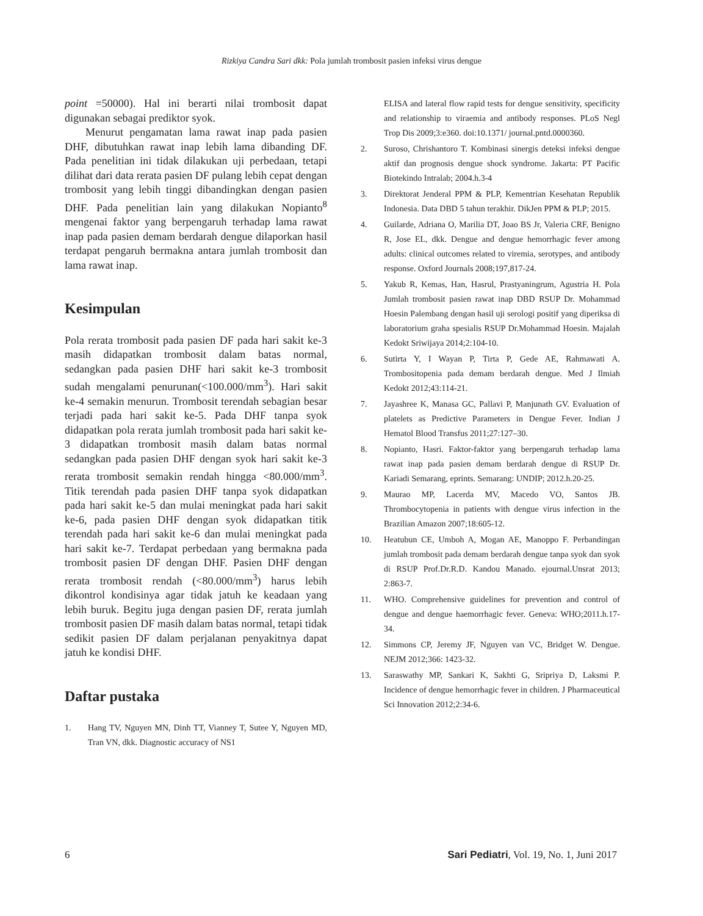Rizkiya Candra Sari dkk: Pola jumlah trombosit pasien infeksi virus dengue
point =50000). Hal ini berarti nilai trombosit dapat digunakan sebagai prediktor syok.
Menurut pengamatan lama rawat inap pada pasien DHF, dibutuhkan rawat inap lebih lama dibanding DF. Pada penelitian ini tidak dilakukan uji perbedaan, tetapi dilihat dari data rerata pasien DF pulang lebih cepat dengan trombosit yang lebih tinggi dibandingkan dengan pasien DHF. Pada penelitian lain yang dilakukan Nopianto<sup>8</sup> mengenai faktor yang berpengaruh terhadap lama rawat inap pada pasien demam berdarah dengue dilaporkan hasil terdapat pengaruh bermakna antara jumlah trombosit dan lama rawat inap.
Kesimpulan
Pola rerata trombosit pada pasien DF pada hari sakit ke-3 masih didapatkan trombosit dalam batas normal, sedangkan pada pasien DHF hari sakit ke-3 trombosit sudah mengalami penurunan(<100.000/mm<sup>3</sup>). Hari sakit ke-4 semakin menurun. Trombosit terendah sebagian besar terjadi pada hari sakit ke-5. Pada DHF tanpa syok didapatkan pola rerata jumlah trombosit pada hari sakit ke-3 didapatkan trombosit masih dalam batas normal sedangkan pada pasien DHF dengan syok hari sakit ke-3 rerata trombosit semakin rendah hingga <80.000/mm<sup>3</sup>. Titik terendah pada pasien DHF tanpa syok didapatkan pada hari sakit ke-5 dan mulai meningkat pada hari sakit ke-6, pada pasien DHF dengan syok didapatkan titik terendah pada hari sakit ke-6 dan mulai meningkat pada hari sakit ke-7. Terdapat perbedaan yang bermakna pada trombosit pasien DF dengan DHF. Pasien DHF dengan rerata trombosit rendah (<80.000/mm<sup>3</sup>) harus lebih dikontrol kondisinya agar tidak jatuh ke keadaan yang lebih buruk. Begitu juga dengan pasien DF, rerata jumlah trombosit pasien DF masih dalam batas normal, tetapi tidak sedikit pasien DF dalam perjalanan penyakitnya dapat jatuh ke kondisi DHF.
Daftar pustaka
1. Hang TV, Nguyen MN, Dinh TT, Vianney T, Sutee Y, Nguyen MD, Tran VN, dkk. Diagnostic accuracy of NS1
ELISA and lateral flow rapid tests for dengue sensitivity, specificity and relationship to viraemia and antibody responses. PLoS Negl Trop Dis 2009;3:e360. doi:10.1371/ journal.pntd.0000360.
2. Suroso, Chrishantoro T. Kombinasi sinergis deteksi infeksi dengue aktif dan prognosis dengue shock syndrome. Jakarta: PT Pacific Biotekindo Intralab; 2004.h.3-4
3. Direktorat Jenderal PPM & PLP, Kementrian Kesehatan Republik Indonesia. Data DBD 5 tahun terakhir. DikJen PPM & PLP; 2015.
4. Guilarde, Adriana O, Marilia DT, Joao BS Jr, Valeria CRF, Benigno R, Jose EL, dkk. Dengue and dengue hemorrhagic fever among adults: clinical outcomes related to viremia, serotypes, and antibody response. Oxford Journals 2008;197,817-24.
5. Yakub R, Kemas, Han, Hasrul, Prastyaningrum, Agustria H. Pola Jumlah trombosit pasien rawat inap DBD RSUP Dr. Mohammad Hoesin Palembang dengan hasil uji serologi positif yang diperiksa di laboratorium graha spesialis RSUP Dr.Mohammad Hoesin. Majalah Kedokt Sriwijaya 2014;2:104-10.
6. Sutirta Y, I Wayan P, Tirta P, Gede AE, Rahmawati A. Trombositopenia pada demam berdarah dengue. Med J Ilmiah Kedokt 2012;43:114-21.
7. Jayashree K, Manasa GC, Pallavi P, Manjunath GV. Evaluation of platelets as Predictive Parameters in Dengue Fever. Indian J Hematol Blood Transfus 2011;27:127–30.
8. Nopianto, Hasri. Faktor-faktor yang berpengaruh terhadap lama rawat inap pada pasien demam berdarah dengue di RSUP Dr. Kariadi Semarang, eprints. Semarang: UNDIP; 2012.h.20-25.
9. Maurao MP, Lacerda MV, Macedo VO, Santos JB. Thrombocytopenia in patients with dengue virus infection in the Brazilian Amazon 2007;18:605-12.
10. Heatubun CE, Umboh A, Mogan AE, Manoppo F. Perbandingan jumlah trombosit pada demam berdarah dengue tanpa syok dan syok di RSUP Prof.Dr.R.D. Kandou Manado. ejournal.Unsrat 2013; 2:863-7.
11. WHO. Comprehensive guidelines for prevention and control of dengue and dengue haemorrhagic fever. Geneva: WHO;2011.h.17-34.
12. Simmons CP, Jeremy JF, Nguyen van VC, Bridget W. Dengue. NEJM 2012;366: 1423-32.
13. Saraswathy MP, Sankari K, Sakhti G, Sripriya D, Laksmi P. Incidence of dengue hemorrhagic fever in children. J Pharmaceutical Sci Innovation 2012;2:34-6.
6 Sari Pediatri, Vol. 19, No. 1, Juni 2017